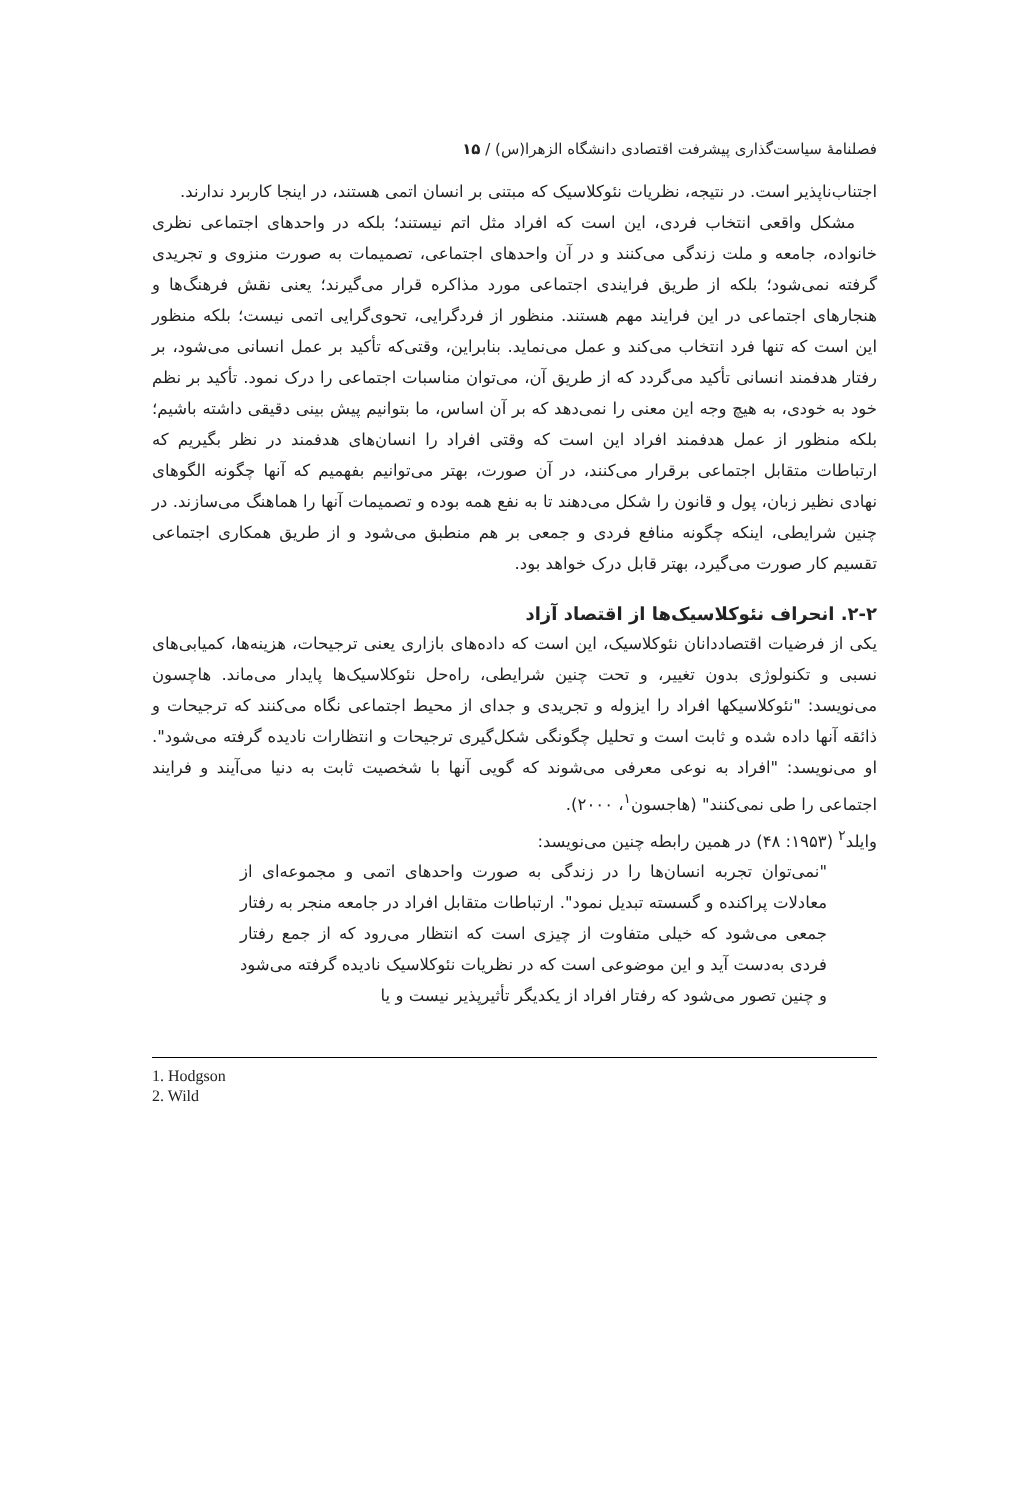فصلنامهٔ سیاست‌گذاری پیشرفت اقتصادی دانشگاه الزهرا(س) / ۱۵
اجتناب‌ناپذیر است. در نتیجه، نظریات نئوکلاسیک که مبتنی بر انسان اتمی هستند، در اینجا کاربرد ندارند.
مشکل واقعی انتخاب فردی، این است که افراد مثل اتم نیستند؛ بلکه در واحدهای اجتماعی نظری خانواده، جامعه و ملت زندگی می‌کنند و در آن واحدهای اجتماعی، تصمیمات به صورت منزوی و تجریدی گرفته نمی‌شود؛ بلکه از طریق فرایندی اجتماعی مورد مذاکره قرار می‌گیرند؛ یعنی نقش فرهنگ‌ها و هنجارهای اجتماعی در این فرایند مهم هستند. منظور از فردگرایی، تحوی‌گرایی اتمی نیست؛ بلکه منظور این است که تنها فرد انتخاب می‌کند و عمل می‌نماید. بنابراین، وقتی‌که تأکید بر عمل انسانی می‌شود، بر رفتار هدفمند انسانی تأکید می‌گردد که از طریق آن، می‌توان مناسبات اجتماعی را درک نمود. تأکید بر نظم خود به خودی، به هیچ وجه این معنی را نمی‌دهد که بر آن اساس، ما بتوانیم پیش بینی دقیقی داشته باشیم؛ بلکه منظور از عمل هدفمند افراد این است که وقتی افراد را انسان‌های هدفمند در نظر بگیریم که ارتباطات متقابل اجتماعی برقرار می‌کنند، در آن صورت، بهتر می‌توانیم بفهمیم که آنها چگونه الگوهای نهادی نظیر زبان، پول و قانون را شکل می‌دهند تا به نفع همه بوده و تصمیمات آنها را هماهنگ می‌سازند. در چنین شرایطی، اینکه چگونه منافع فردی و جمعی بر هم منطبق می‌شود و از طریق همکاری اجتماعی تقسیم کار صورت می‌گیرد، بهتر قابل درک خواهد بود.
۲-۲. انحراف نئوکلاسیک‌ها از اقتصاد آزاد
یکی از فرضیات اقتصاددانان نئوکلاسیک، این است که داده‌های بازاری یعنی ترجیحات، هزینه‌ها، کمیابی‌های نسبی و تکنولوژی بدون تغییر، و تحت چنین شرایطی، راه‌حل نئوکلاسیک‌ها پایدار می‌ماند. هاچسون می‌نویسد: "نئوکلاسیکها افراد را ایزوله و تجریدی و جدای از محیط اجتماعی نگاه می‌کنند که ترجیحات و ذائقه آنها داده شده و ثابت است و تحلیل چگونگی شکل‌گیری ترجیحات و انتظارات نادیده گرفته می‌شود". او می‌نویسد: "افراد به نوعی معرفی می‌شوند که گویی آنها با شخصیت ثابت به دنیا می‌آیند و فرایند اجتماعی را طی نمی‌کنند" (هاجسون<sup>۱</sup>، ۲۰۰۰).
وایلد<sup>۲</sup> (۱۹۵۳: ۴۸) در همین رابطه چنین می‌نویسد:
"نمی‌توان تجربه انسان‌ها را در زندگی به صورت واحدهای اتمی و مجموعه‌ای از معادلات پراکنده و گسسته تبدیل نمود". ارتباطات متقابل افراد در جامعه منجر به رفتار جمعی می‌شود که خیلی متفاوت از چیزی است که انتظار می‌رود که از جمع رفتار فردی به‌دست آید و این موضوعی است که در نظریات نئوکلاسیک نادیده گرفته می‌شود و چنین تصور می‌شود که رفتار افراد از یکدیگر تأثیرپذیر نیست و یا
1. Hodgson
2. Wild